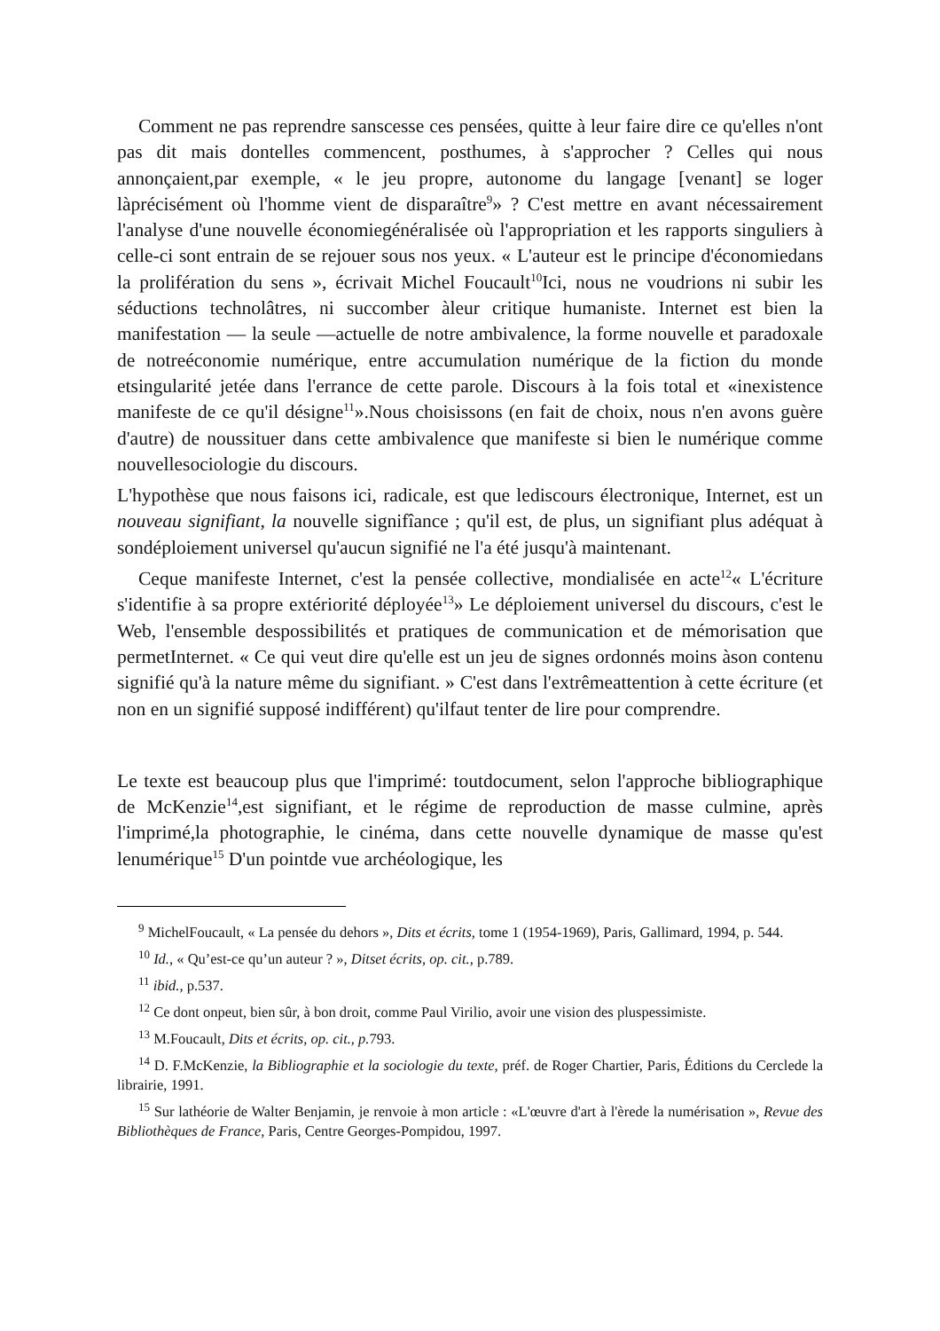Comment ne pas reprendre sanscesse ces pensées, quitte à leur faire dire ce qu'elles n'ont pas dit mais dontelles commencent, posthumes, à s'approcher ? Celles qui nous annonçaient,par exemple, « le jeu propre, autonome du langage [venant] se loger làprécisément où l'homme vient de disparaître<sup>9</sup>» ? C'est mettre en avant nécessairement l'analyse d'une nouvelle économiegénéralisée où l'appropriation et les rapports singuliers à celle-ci sont entrain de se rejouer sous nos yeux. « L'auteur est le principe d'économiedans la prolifération du sens », écrivait Michel Foucault<sup>10</sup>Ici, nous ne voudrions ni subir les séductions technolâtres, ni succomber àleur critique humaniste. Internet est bien la manifestation — la seule —actuelle de notre ambivalence, la forme nouvelle et paradoxale de notreéconomie numérique, entre accumulation numérique de la fiction du monde etsingularité jetée dans l'errance de cette parole. Discours à la fois total et «inexistence manifeste de ce qu'il désigne<sup>11</sup>».Nous choisissons (en fait de choix, nous n'en avons guère d'autre) de noussituer dans cette ambivalence que manifeste si bien le numérique comme nouvellesociologie du discours.
L'hypothèse que nous faisons ici, radicale, est que lediscours électronique, Internet, est un nouveau signifiant, la nouvelle signifîance ; qu'il est, de plus, un signifiant plus adéquat à sondéploiement universel qu'aucun signifié ne l'a été jusqu'à maintenant.
Ceque manifeste Internet, c'est la pensée collective, mondialisée en acte<sup>12</sup>« L'écriture s'identifie à sa propre extériorité déployée<sup>13</sup>» Le déploiement universel du discours, c'est le Web, l'ensemble despossibilités et pratiques de communication et de mémorisation que permetInternet. « Ce qui veut dire qu'elle est un jeu de signes ordonnés moins àson contenu signifié qu'à la nature même du signifiant. » C'est dans l'extrêmeattention à cette écriture (et non en un signifié supposé indifférent) qu'ilfaut tenter de lire pour comprendre.
Le texte est beaucoup plus que l'imprimé: toutdocument, selon l'approche bibliographique de McKenzie<sup>14</sup>,est signifiant, et le régime de reproduction de masse culmine, après l'imprimé,la photographie, le cinéma, dans cette nouvelle dynamique de masse qu'est lenumérique<sup>15</sup> D'un pointde vue archéologique, les
<sup>9</sup> MichelFoucault, « La pensée du dehors », Dits et écrits, tome 1 (1954-1969), Paris, Gallimard, 1994, p. 544.
<sup>10</sup> Id., « Qu’est-ce qu’un auteur ? », Ditset écrits, op. cit., p.789.
<sup>11</sup> ibid., p.537.
<sup>12</sup> Ce dont onpeut, bien sûr, à bon droit, comme Paul Virilio, avoir une vision des pluspessimiste.
<sup>13</sup> M.Foucault, Dits et écrits, op. cit., p. 793.
<sup>14</sup> D. F.McKenzie, la Bibliographie et la sociologie du texte, préf. de Roger Chartier, Paris, Éditions du Cerclede la librairie, 1991.
<sup>15</sup> Sur lathéorie de Walter Benjamin, je renvoie à mon article : «L'œuvre d'art à l'èrede la numérisation », Revue des Bibliothèques de France, Paris, Centre Georges-Pompidou, 1997.